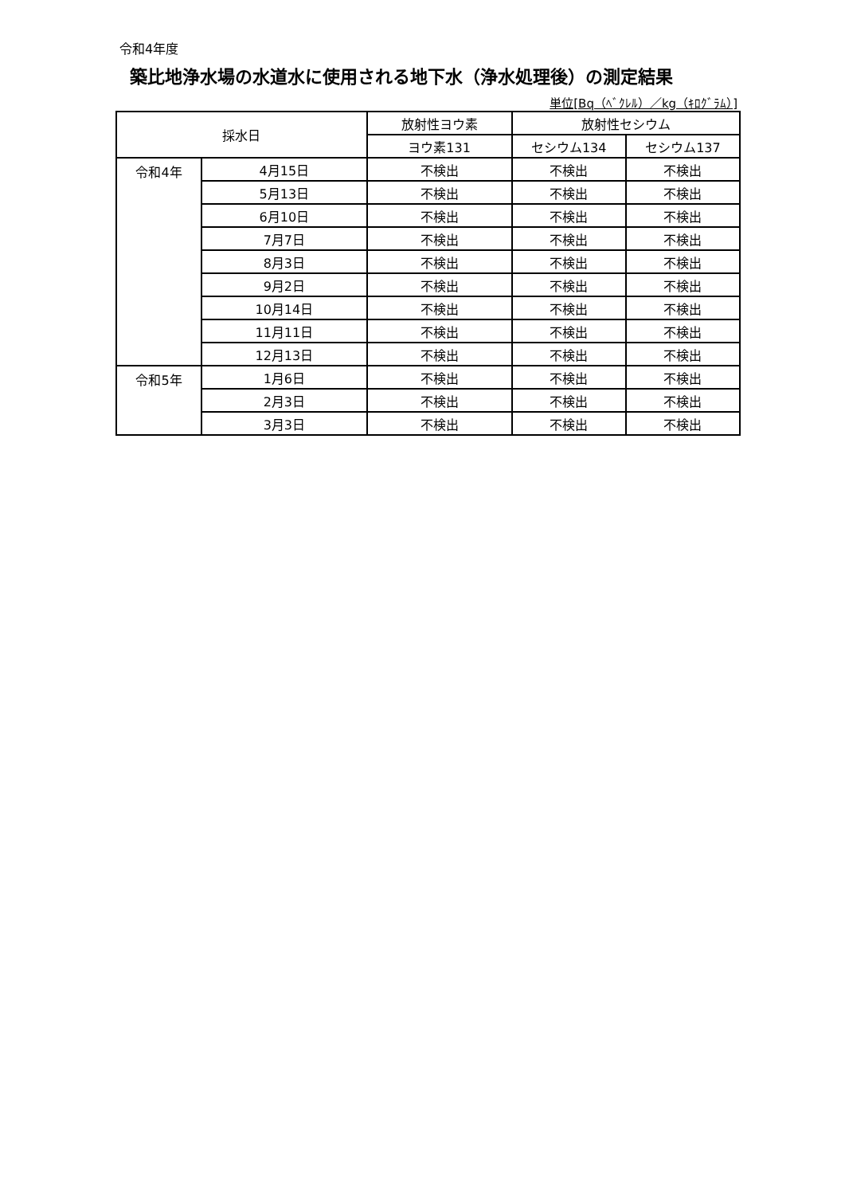令和4年度
築比地浄水場の水道水に使用される地下水（浄水処理後）の測定結果
単位[Bq（ﾍﾞｸﾚﾙ）／kg（ｷﾛｸﾞﾗﾑ）]
| 採水日 | | 放射性ヨウ素 | 放射性セシウム | |
| --- | --- | --- | --- | --- |
| | | ヨウ素131 | セシウム134 | セシウム137 |
| 令和4年 | 4月15日 | 不検出 | 不検出 | 不検出 |
| | 5月13日 | 不検出 | 不検出 | 不検出 |
| | 6月10日 | 不検出 | 不検出 | 不検出 |
| | 7月7日 | 不検出 | 不検出 | 不検出 |
| | 8月3日 | 不検出 | 不検出 | 不検出 |
| | 9月2日 | 不検出 | 不検出 | 不検出 |
| | 10月14日 | 不検出 | 不検出 | 不検出 |
| | 11月11日 | 不検出 | 不検出 | 不検出 |
| | 12月13日 | 不検出 | 不検出 | 不検出 |
| 令和5年 | 1月6日 | 不検出 | 不検出 | 不検出 |
| | 2月3日 | 不検出 | 不検出 | 不検出 |
| | 3月3日 | 不検出 | 不検出 | 不検出 |